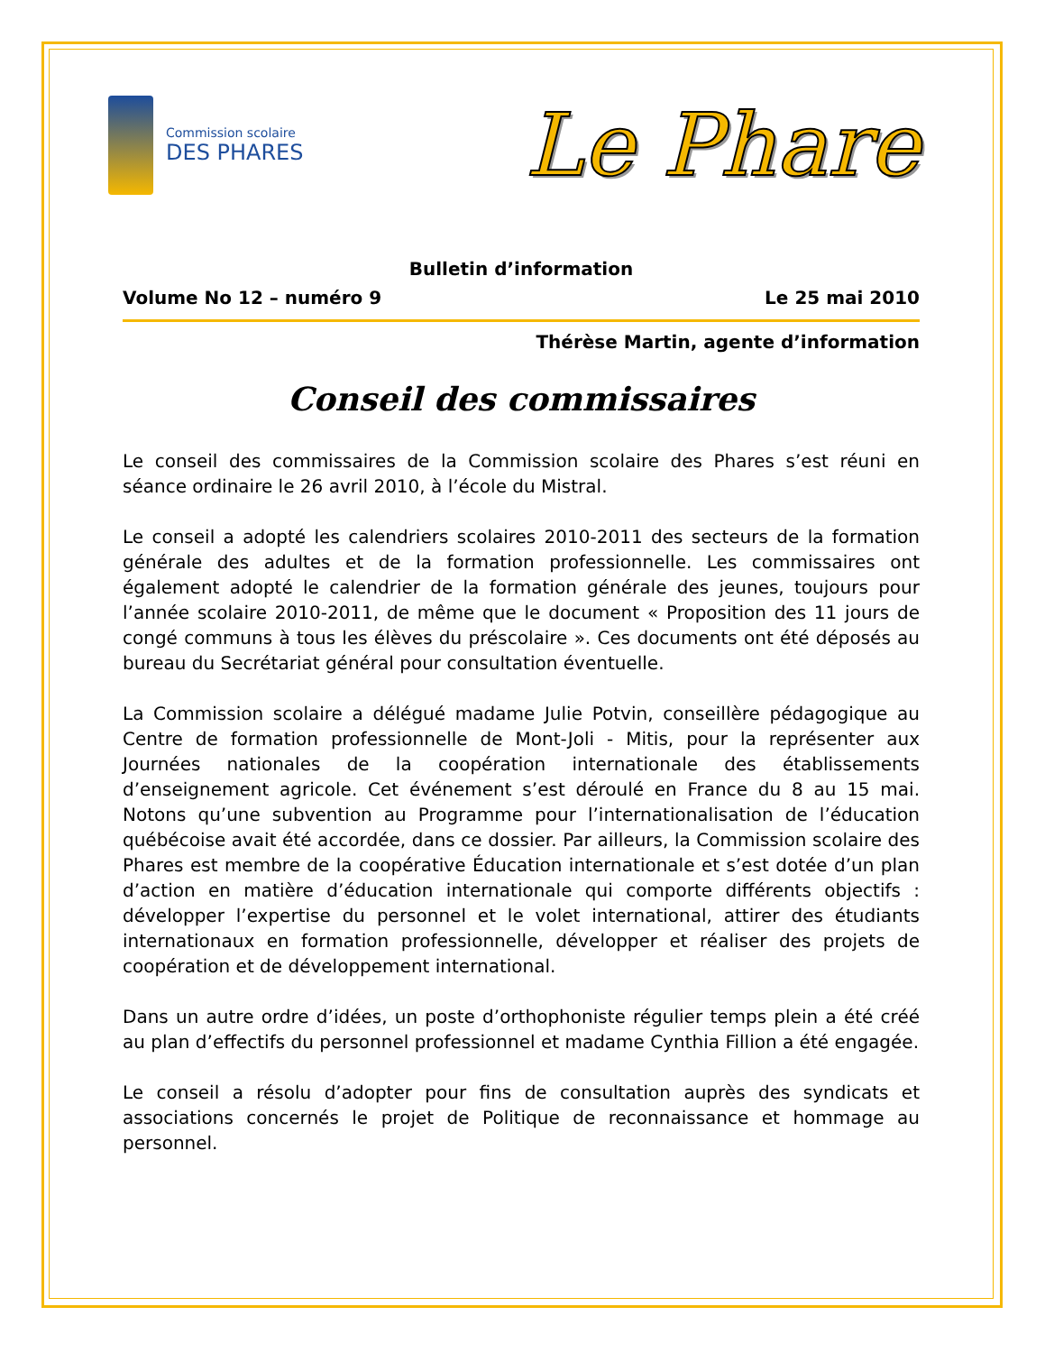Commission scolaire
DES PHARES
Le Phare
Bulletin d’information
Volume No 12 – numéro 9 Le 25 mai 2010
Thérèse Martin, agente d’information
Conseil des commissaires
Le conseil des commissaires de la Commission scolaire des Phares s’est réuni en séance ordinaire le 26 avril 2010, à l’école du Mistral.
Le conseil a adopté les calendriers scolaires 2010-2011 des secteurs de la formation générale des adultes et de la formation professionnelle. Les commissaires ont également adopté le calendrier de la formation générale des jeunes, toujours pour l’année scolaire 2010-2011, de même que le document « Proposition des 11 jours de congé communs à tous les élèves du préscolaire ». Ces documents ont été déposés au bureau du Secrétariat général pour consultation éventuelle.
La Commission scolaire a délégué madame Julie Potvin, conseillère pédagogique au Centre de formation professionnelle de Mont-Joli - Mitis, pour la représenter aux Journées nationales de la coopération internationale des établissements d’enseignement agricole. Cet événement s’est déroulé en France du 8 au 15 mai. Notons qu’une subvention au Programme pour l’internationalisation de l’éducation québécoise avait été accordée, dans ce dossier. Par ailleurs, la Commission scolaire des Phares est membre de la coopérative Éducation internationale et s’est dotée d’un plan d’action en matière d’éducation internationale qui comporte différents objectifs : développer l’expertise du personnel et le volet international, attirer des étudiants internationaux en formation professionnelle, développer et réaliser des projets de coopération et de développement international.
Dans un autre ordre d’idées, un poste d’orthophoniste régulier temps plein a été créé au plan d’effectifs du personnel professionnel et madame Cynthia Fillion a été engagée.
Le conseil a résolu d’adopter pour fins de consultation auprès des syndicats et associations concernés le projet de Politique de reconnaissance et hommage au personnel.